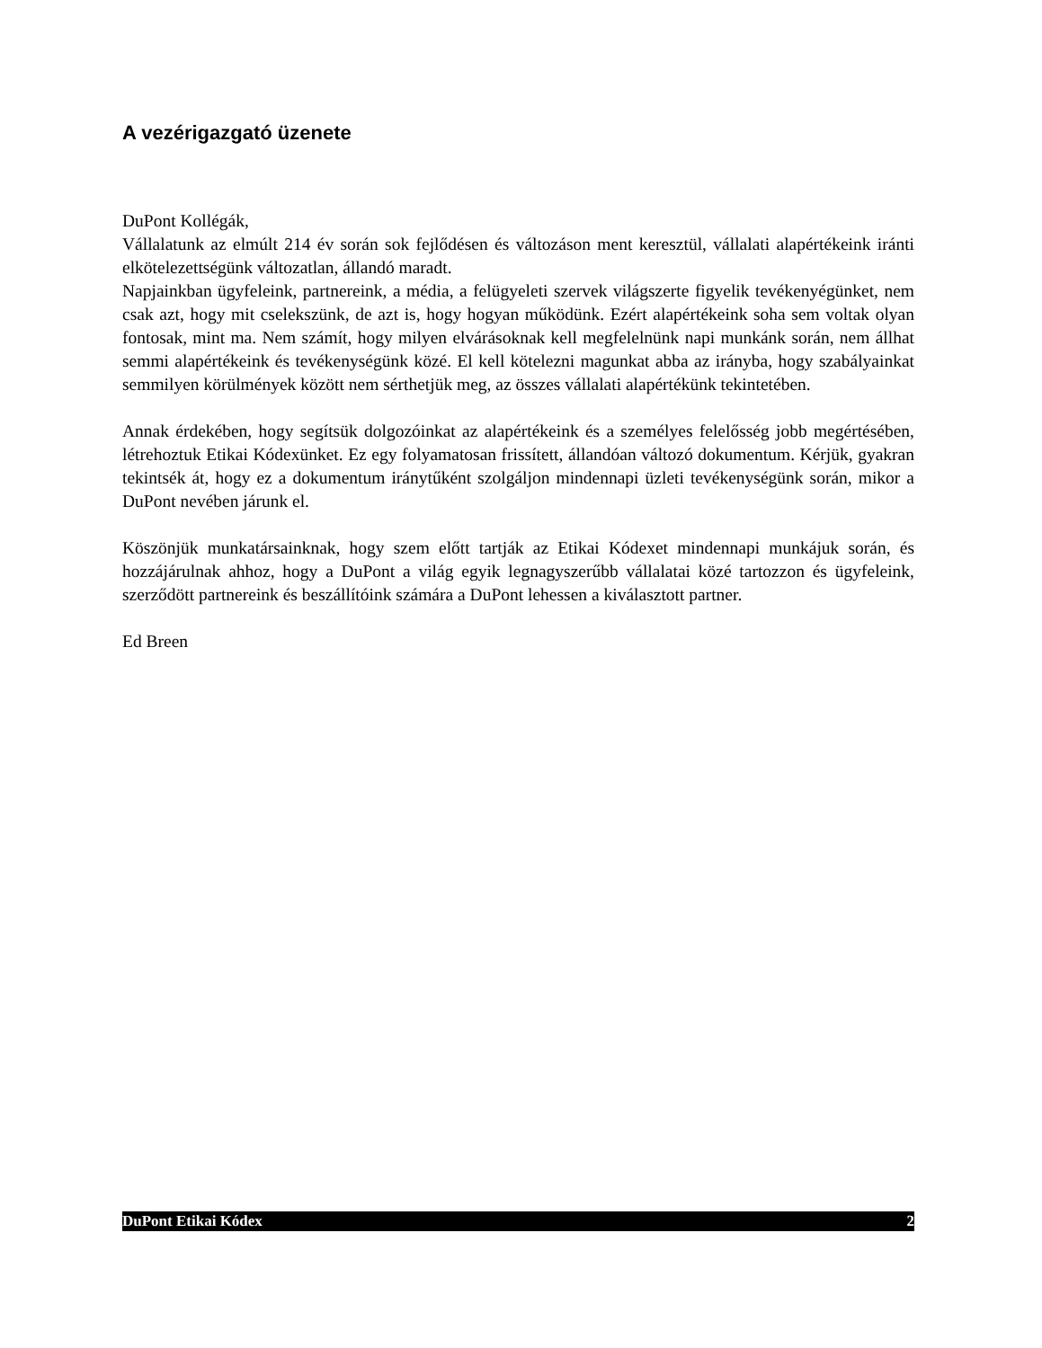A vezérigazgató üzenete
DuPont Kollégák,
Vállalatunk az elmúlt 214 év során sok fejlődésen és változáson ment keresztül, vállalati alapértékeink iránti elkötelezettségünk változatlan, állandó maradt.
Napjainkban ügyfeleink, partnereink, a média, a felügyeleti szervek világszerte figyelik tevékenyégünket, nem csak azt, hogy mit cselekszünk, de azt is, hogy hogyan működünk. Ezért alapértékeink soha sem voltak olyan fontosak, mint ma. Nem számít, hogy milyen elvárásoknak kell megfelelnünk napi munkánk során, nem állhat semmi alapértékeink és tevékenységünk közé. El kell kötelezni magunkat abba az irányba, hogy szabályainkat semmilyen körülmények között nem sérthetjük meg, az összes vállalati alapértékünk tekintetében.
Annak érdekében, hogy segítsük dolgozóinkat az alapértékeink és a személyes felelősség jobb megértésében, létrehoztuk Etikai Kódexünket. Ez egy folyamatosan frissített, állandóan változó dokumentum. Kérjük, gyakran tekintsék át, hogy ez a dokumentum iránytűként szolgáljon mindennapi üzleti tevékenységünk során, mikor a DuPont nevében járunk el.
Köszönjük munkatársainknak, hogy szem előtt tartják az Etikai Kódexet mindennapi munkájuk során, és hozzájárulnak ahhoz, hogy a DuPont a világ egyik legnagyszerűbb vállalatai közé tartozzon és ügyfeleink, szerződött partnereink és beszállítóink számára a DuPont lehessen a kiválasztott partner.
Ed Breen
DuPont Etikai Kódex 2